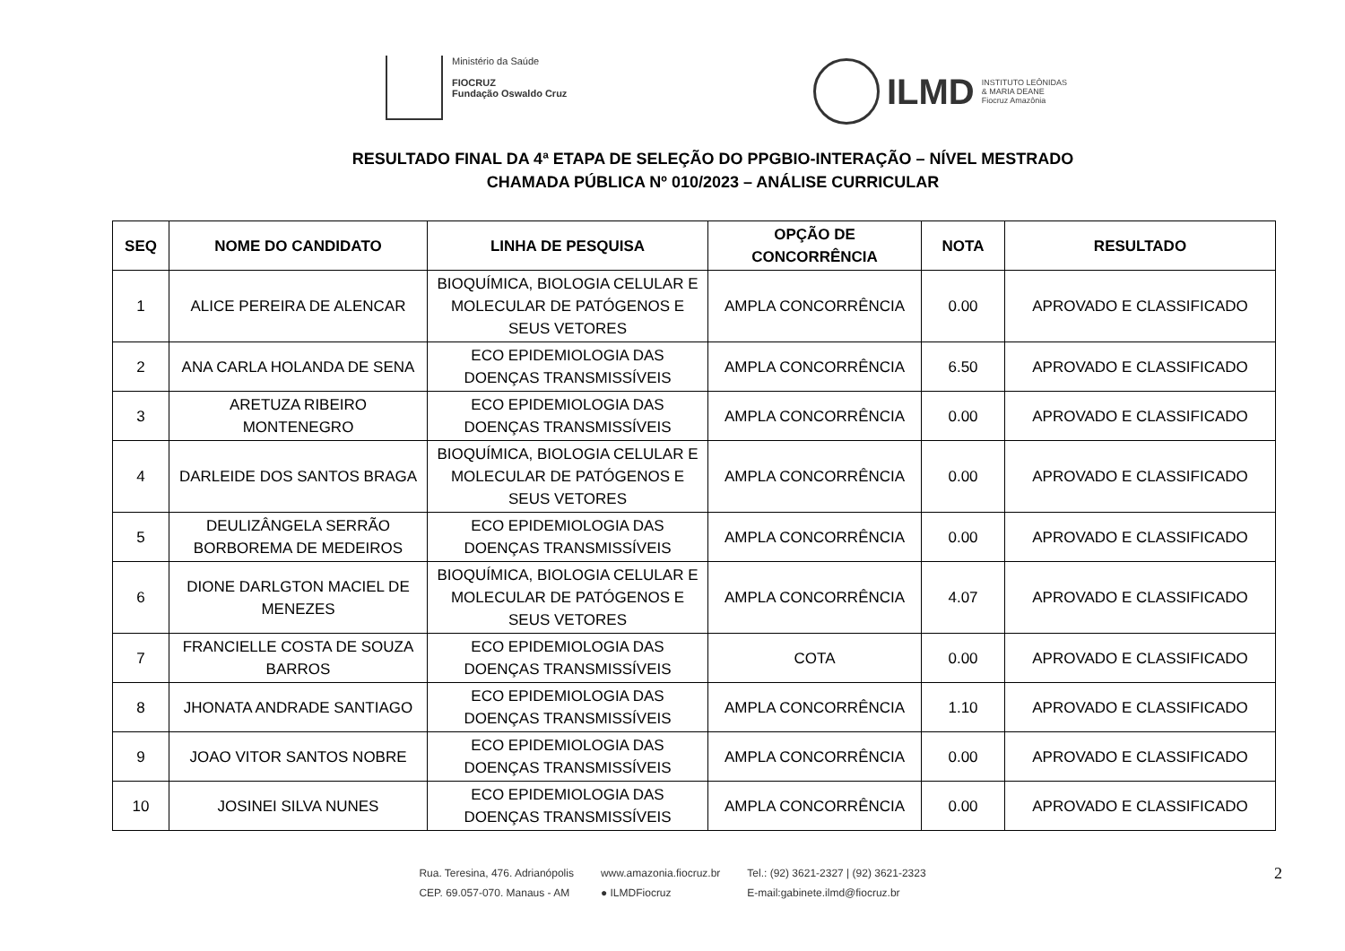Ministério da Saúde
FIOCRUZ
Fundação Oswaldo Cruz
ILMD
INSTITUTO LEÔNIDAS
& MARIA DEANE
Fiocruz Amazônia
RESULTADO FINAL DA 4ª ETAPA DE SELEÇÃO DO PPGBIO-INTERAÇÃO – NÍVEL MESTRADO
CHAMADA PÚBLICA Nº 010/2023 – ANÁLISE CURRICULAR
| SEQ | NOME DO CANDIDATO | LINHA DE PESQUISA | OPÇÃO DE CONCORRÊNCIA | NOTA | RESULTADO |
| --- | --- | --- | --- | --- | --- |
| 1 | ALICE PEREIRA DE ALENCAR | BIOQUÍMICA, BIOLOGIA CELULAR E MOLECULAR DE PATÓGENOS E SEUS VETORES | AMPLA CONCORRÊNCIA | 0.00 | APROVADO E CLASSIFICADO |
| 2 | ANA CARLA HOLANDA DE SENA | ECO EPIDEMIOLOGIA DAS DOENÇAS TRANSMISSÍVEIS | AMPLA CONCORRÊNCIA | 6.50 | APROVADO E CLASSIFICADO |
| 3 | ARETUZA RIBEIRO MONTENEGRO | ECO EPIDEMIOLOGIA DAS DOENÇAS TRANSMISSÍVEIS | AMPLA CONCORRÊNCIA | 0.00 | APROVADO E CLASSIFICADO |
| 4 | DARLEIDE DOS SANTOS BRAGA | BIOQUÍMICA, BIOLOGIA CELULAR E MOLECULAR DE PATÓGENOS E SEUS VETORES | AMPLA CONCORRÊNCIA | 0.00 | APROVADO E CLASSIFICADO |
| 5 | DEULIZÂNGELA SERRÃO BORBOREMA DE MEDEIROS | ECO EPIDEMIOLOGIA DAS DOENÇAS TRANSMISSÍVEIS | AMPLA CONCORRÊNCIA | 0.00 | APROVADO E CLASSIFICADO |
| 6 | DIONE DARLGTON MACIEL DE MENEZES | BIOQUÍMICA, BIOLOGIA CELULAR E MOLECULAR DE PATÓGENOS E SEUS VETORES | AMPLA CONCORRÊNCIA | 4.07 | APROVADO E CLASSIFICADO |
| 7 | FRANCIELLE COSTA DE SOUZA BARROS | ECO EPIDEMIOLOGIA DAS DOENÇAS TRANSMISSÍVEIS | COTA | 0.00 | APROVADO E CLASSIFICADO |
| 8 | JHONATA ANDRADE SANTIAGO | ECO EPIDEMIOLOGIA DAS DOENÇAS TRANSMISSÍVEIS | AMPLA CONCORRÊNCIA | 1.10 | APROVADO E CLASSIFICADO |
| 9 | JOAO VITOR SANTOS NOBRE | ECO EPIDEMIOLOGIA DAS DOENÇAS TRANSMISSÍVEIS | AMPLA CONCORRÊNCIA | 0.00 | APROVADO E CLASSIFICADO |
| 10 | JOSINEI SILVA NUNES | ECO EPIDEMIOLOGIA DAS DOENÇAS TRANSMISSÍVEIS | AMPLA CONCORRÊNCIA | 0.00 | APROVADO E CLASSIFICADO |
Rua. Teresina, 476. Adrianópolis
CEP. 69.057-070. Manaus - AM
www.amazonia.fiocruz.br
● ILMDFiocruz
Tel.: (92) 3621-2327 | (92) 3621-2323
E-mail:gabinete.ilmd@fiocruz.br
2